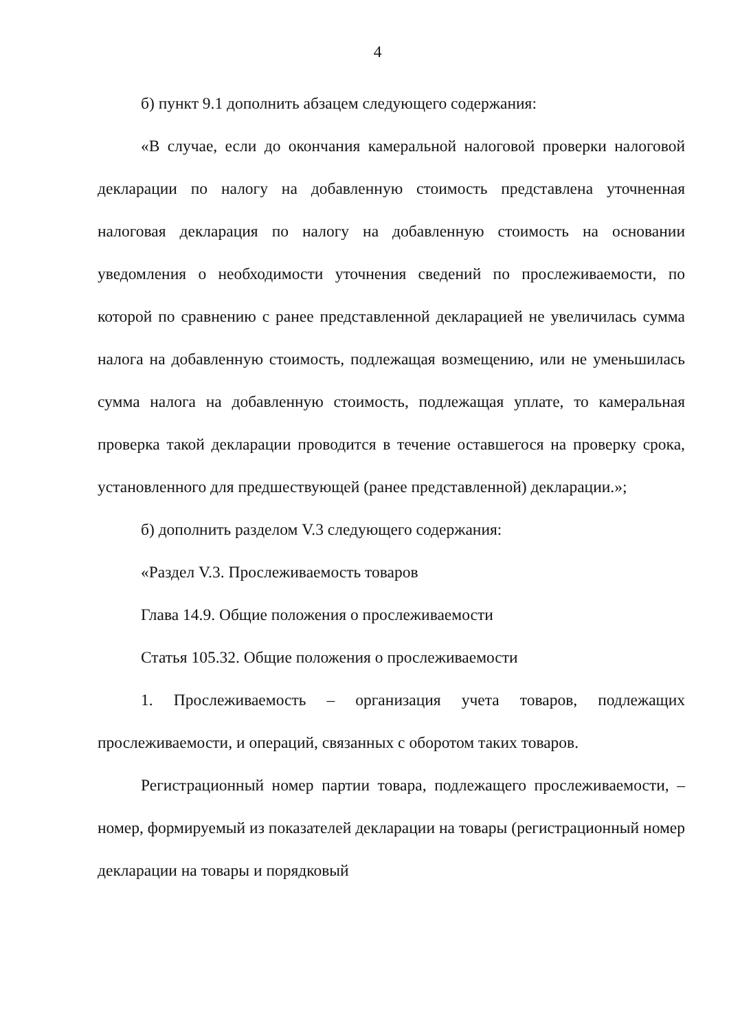4
б) пункт 9.1 дополнить абзацем следующего содержания:
«В случае, если до окончания камеральной налоговой проверки налоговой декларации по налогу на добавленную стоимость представлена уточненная налоговая декларация по налогу на добавленную стоимость на основании уведомления о необходимости уточнения сведений по прослеживаемости, по которой по сравнению с ранее представленной декларацией не увеличилась сумма налога на добавленную стоимость, подлежащая возмещению, или не уменьшилась сумма налога на добавленную стоимость, подлежащая уплате, то камеральная проверка такой декларации проводится в течение оставшегося на проверку срока, установленного для предшествующей (ранее представленной) декларации.»;
б) дополнить разделом V.3 следующего содержания:
«Раздел V.3. Прослеживаемость товаров
Глава 14.9. Общие положения о прослеживаемости
Статья 105.32. Общие положения о прослеживаемости
1. Прослеживаемость – организация учета товаров, подлежащих прослеживаемости, и операций, связанных с оборотом таких товаров.
Регистрационный номер партии товара, подлежащего прослеживаемости, – номер, формируемый из показателей декларации на товары (регистрационный номер декларации на товары и порядковый